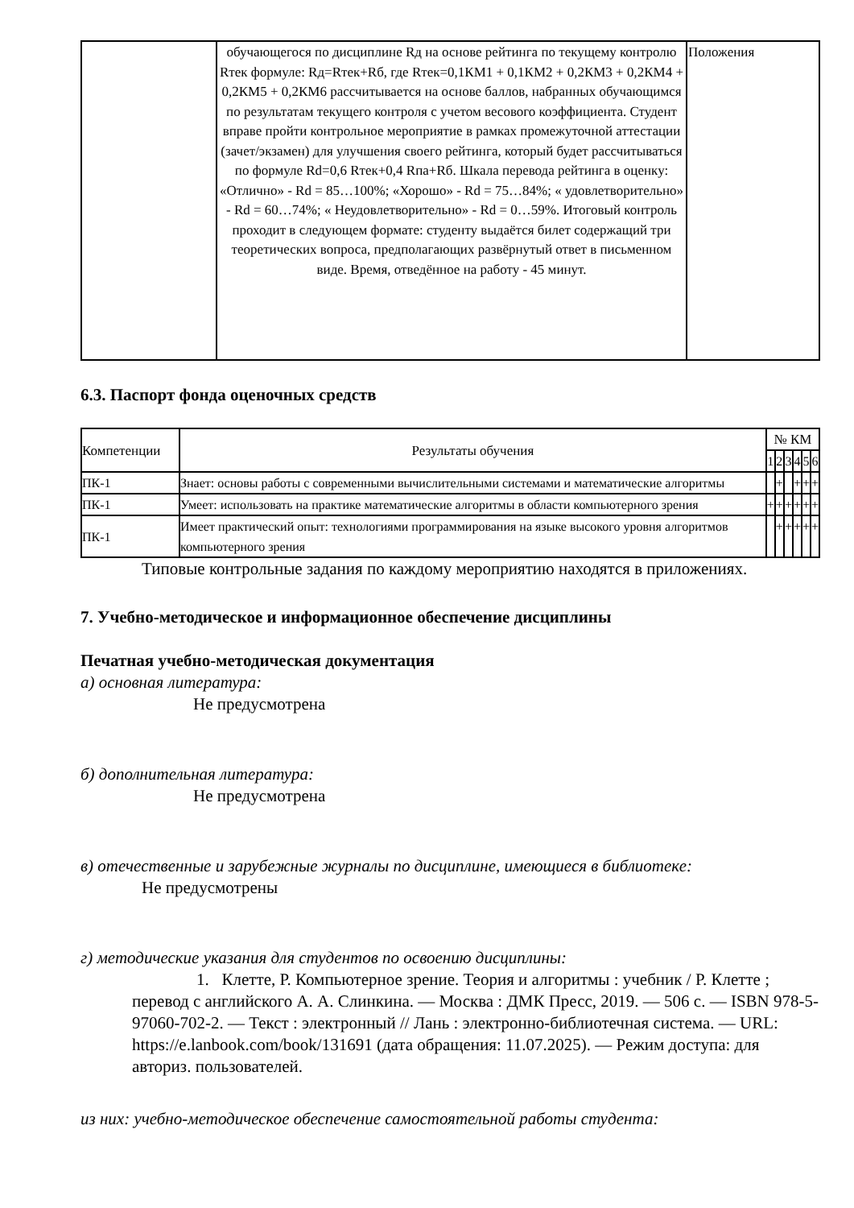| | обучающегося по дисциплине Rд на основе рейтинга по текущему контролю Rтек формуле: Rд=Rтек+Rб, где Rтек=0,1КМ1 + 0,1КМ2 + 0,2КМ3 + 0,2КМ4 + 0,2КМ5 + 0,2КМ6 рассчитывается на основе баллов, набранных обучающимся по результатам текущего контроля с учетом весового коэффициента. Студент вправе пройти контрольное мероприятие в рамках промежуточной аттестации (зачет/экзамен) для улучшения своего рейтинга, который будет рассчитываться по формуле Rd=0,6 Rтек+0,4 Rпа+Rб. Шкала перевода рейтинга в оценку: «Отлично» - Rd = 85…100%; «Хорошо» - Rd = 75…84%; « удовлетворительно» - Rd = 60…74%; « Неудовлетворительно» - Rd = 0…59%. Итоговый контроль проходит в следующем формате: студенту выдаётся билет содержащий три теоретических вопроса, предполагающих развёрнутый ответ в письменном виде. Время, отведённое на работу - 45 минут. | Положения |
6.3. Паспорт фонда оценочных средств
| Компетенции | Результаты обучения | № КМ | | | | | |
| --- | --- | --- | --- | --- | --- | --- | --- |
| | | 1 | 2 | 3 | 4 | 5 | 6 |
| ПК-1 | Знает: основы работы с современными вычислительными системами и математические алгоритмы | | + | | + | + | + |
| ПК-1 | Умеет: использовать на практике математические алгоритмы в области компьютерного зрения | + | + | + | + | + | + |
| ПК-1 | Имеет практический опыт: технологиями программирования на языке высокого уровня алгоритмов компьютерного зрения | | + | + | + | + | + |
Типовые контрольные задания по каждому мероприятию находятся в приложениях.
7. Учебно-методическое и информационное обеспечение дисциплины
Печатная учебно-методическая документация
а) основная литература:
Не предусмотрена
б) дополнительная литература:
Не предусмотрена
в) отечественные и зарубежные журналы по дисциплине, имеющиеся в библиотеке:
Не предусмотрены
г) методические указания для студентов по освоению дисциплины:
1. Клетте, Р. Компьютерное зрение. Теория и алгоритмы : учебник / Р. Клетте ; перевод с английского А. А. Слинкина. — Москва : ДМК Пресс, 2019. — 506 с. — ISBN 978-5-97060-702-2. — Текст : электронный // Лань : электронно-библиотечная система. — URL: https://e.lanbook.com/book/131691 (дата обращения: 11.07.2025). — Режим доступа: для авториз. пользователей.
из них: учебно-методическое обеспечение самостоятельной работы студента: